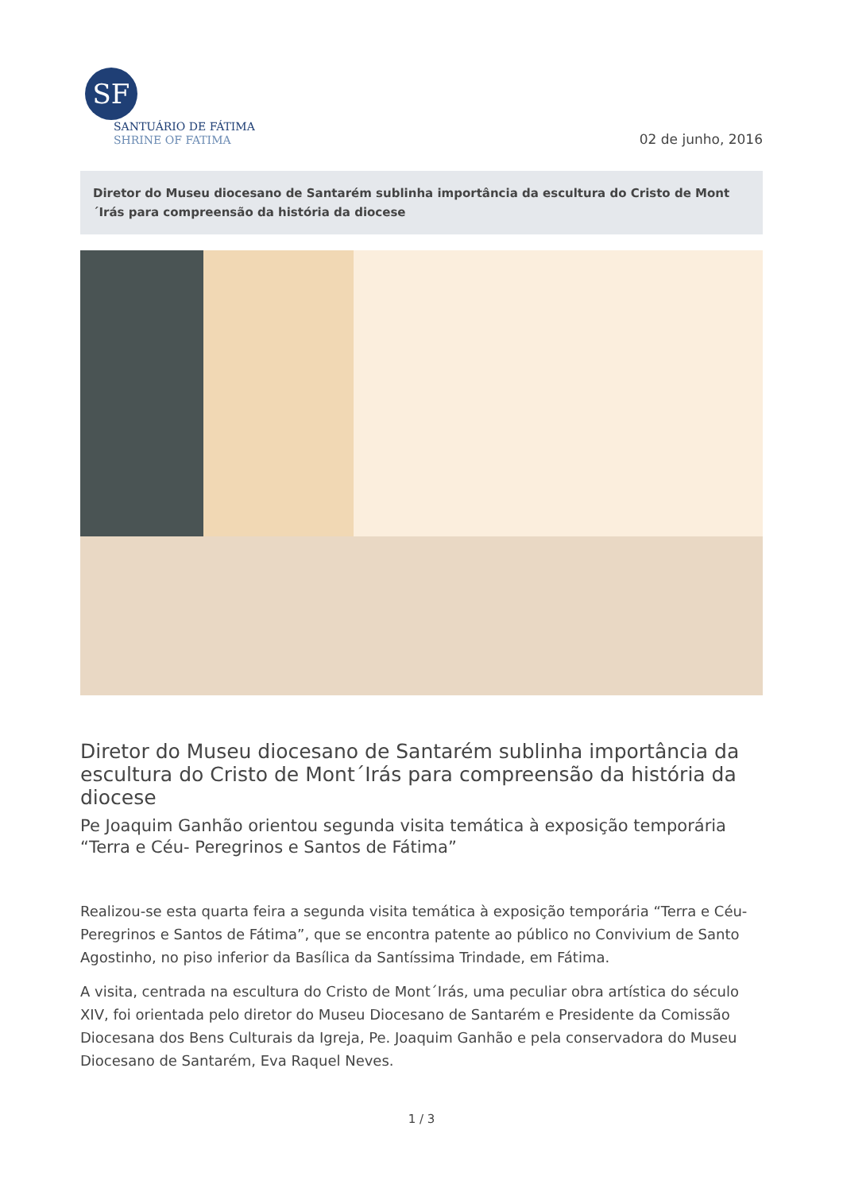SF
SANTUÁRIO DE FÁTIMA
SHRINE OF FATIMA
02 de junho, 2016
Diretor do Museu diocesano de Santarém sublinha importância da escultura do Cristo de Mont´Irás para compreensão da história da diocese
Diretor do Museu diocesano de Santarém sublinha importância da escultura do Cristo de Mont´Irás para compreensão da história da diocese
Pe Joaquim Ganhão orientou segunda visita temática à exposição temporária “Terra e Céu- Peregrinos e Santos de Fátima”
Realizou-se esta quarta feira a segunda visita temática à exposição temporária “Terra e Céu- Peregrinos e Santos de Fátima”, que se encontra patente ao público no Convivium de Santo Agostinho, no piso inferior da Basílica da Santíssima Trindade, em Fátima.
A visita, centrada na escultura do Cristo de Mont´Irás, uma peculiar obra artística do século XIV, foi orientada pelo diretor do Museu Diocesano de Santarém e Presidente da Comissão Diocesana dos Bens Culturais da Igreja, Pe. Joaquim Ganhão e pela conservadora do Museu Diocesano de Santarém, Eva Raquel Neves.
1 / 3